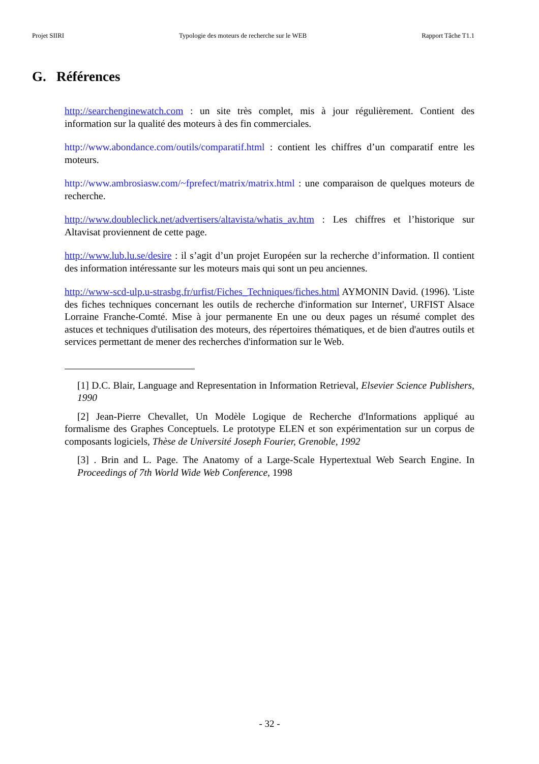Projet SIIRI Typologie des moteurs de recherche sur le WEB Rapport Tâche T1.1
G. Références
http://searchenginewatch.com : un site très complet, mis à jour régulièrement. Contient des information sur la qualité des moteurs à des fin commerciales.
http://www.abondance.com/outils/comparatif.html : contient les chiffres d’un comparatif entre les moteurs.
http://www.ambrosiasw.com/~fprefect/matrix/matrix.html : une comparaison de quelques moteurs de recherche.
http://www.doubleclick.net/advertisers/altavista/whatis_av.htm : Les chiffres et l’historique sur Altavisat proviennent de cette page.
http://www.lub.lu.se/desire : il s’agit d’un projet Européen sur la recherche d’information. Il contient des information intéressante sur les moteurs mais qui sont un peu anciennes.
http://www-scd-ulp.u-strasbg.fr/urfist/Fiches_Techniques/fiches.html AYMONIN David. (1996). 'Liste des fiches techniques concernant les outils de recherche d'information sur Internet', URFIST Alsace Lorraine Franche-Comté. Mise à jour permanente En une ou deux pages un résumé complet des astuces et techniques d'utilisation des moteurs, des répertoires thématiques, et de bien d'autres outils et services permettant de mener des recherches d'information sur le Web.
[1] D.C. Blair, Language and Representation in Information Retrieval, Elsevier Science Publishers, 1990
[2] Jean-Pierre Chevallet, Un Modèle Logique de Recherche d'Informations appliqué au formalisme des Graphes Conceptuels. Le prototype ELEN et son expérimentation sur un corpus de composants logiciels, Thèse de Université Joseph Fourier, Grenoble, 1992
[3] . Brin and L. Page. The Anatomy of a Large-Scale Hypertextual Web Search Engine. In Proceedings of 7th World Wide Web Conference, 1998
- 32 -